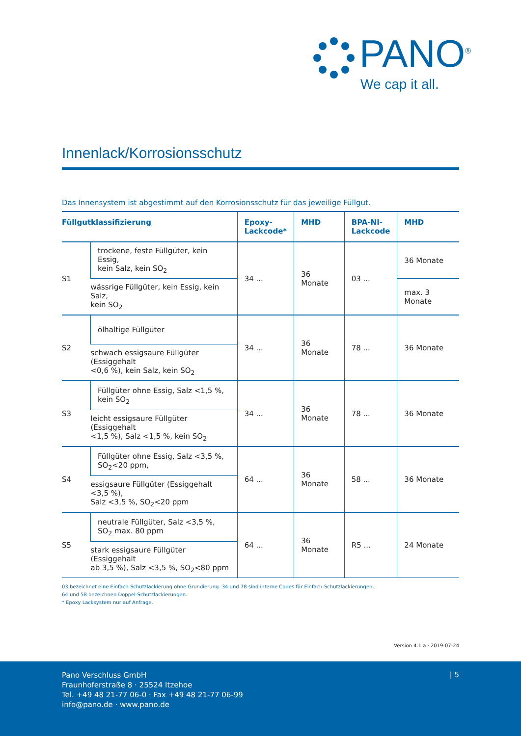PANO<sup>®</sup>
We cap it all.
Innenlack/Korrosionsschutz
Das Innensystem ist abgestimmt auf den Korrosionsschutz für das jeweilige Füllgut.
| Füllgutklassifizierung | | Epoxy- Lackcode* | MHD | BPA-NI- Lackcode | MHD |
| --- | --- | --- | --- | --- | --- |
| S1 | trockene, feste Füllgüter, kein Essig, kein Salz, kein SO<sub>2</sub> | 34 ... | 36 Monate | 03 ... | 36 Monate |
| | wässrige Füllgüter, kein Essig, kein Salz, kein SO<sub>2</sub> | | | | max. 3 Monate |
| S2 | ölhaltige Füllgüter | 34 ... | 36 Monate | 78 ... | 36 Monate |
| | schwach essigsaure Füllgüter (Essiggehalt <0,6 %), kein Salz, kein SO<sub>2</sub> | | | | |
| S3 | Füllgüter ohne Essig, Salz <1,5 %, kein SO<sub>2</sub> | 34 ... | 36 Monate | 78 ... | 36 Monate |
| | leicht essigsaure Füllgüter (Essiggehalt <1,5 %), Salz <1,5 %, kein SO<sub>2</sub> | | | | |
| S4 | Füllgüter ohne Essig, Salz <3,5 %, SO<sub>2</sub><20 ppm, | 64 ... | 36 Monate | 58 ... | 36 Monate |
| | essigsaure Füllgüter (Essiggehalt <3,5 %), Salz <3,5 %, SO<sub>2</sub><20 ppm | | | | |
| S5 | neutrale Füllgüter, Salz <3,5 %, SO<sub>2</sub> max. 80 ppm | 64 ... | 36 Monate | R5 ... | 24 Monate |
| | stark essigsaure Füllgüter (Essiggehalt ab 3,5 %), Salz <3,5 %, SO<sub>2</sub><80 ppm | | | | |
03 bezeichnet eine Einfach-Schutzlackierung ohne Grundierung. 34 und 78 sind interne Codes für Einfach-Schutzlackierungen.
64 und 58 bezeichnen Doppel-Schutzlackierungen.
* Epoxy Lacksystem nur auf Anfrage.
Version 4.1 a · 2019-07-24
Pano Verschluss GmbH
Fraunhoferstraße 8 · 25524 Itzehoe
Tel. +49 48 21-77 06-0 · Fax +49 48 21-77 06-99
info@pano.de · www.pano.de
| 5